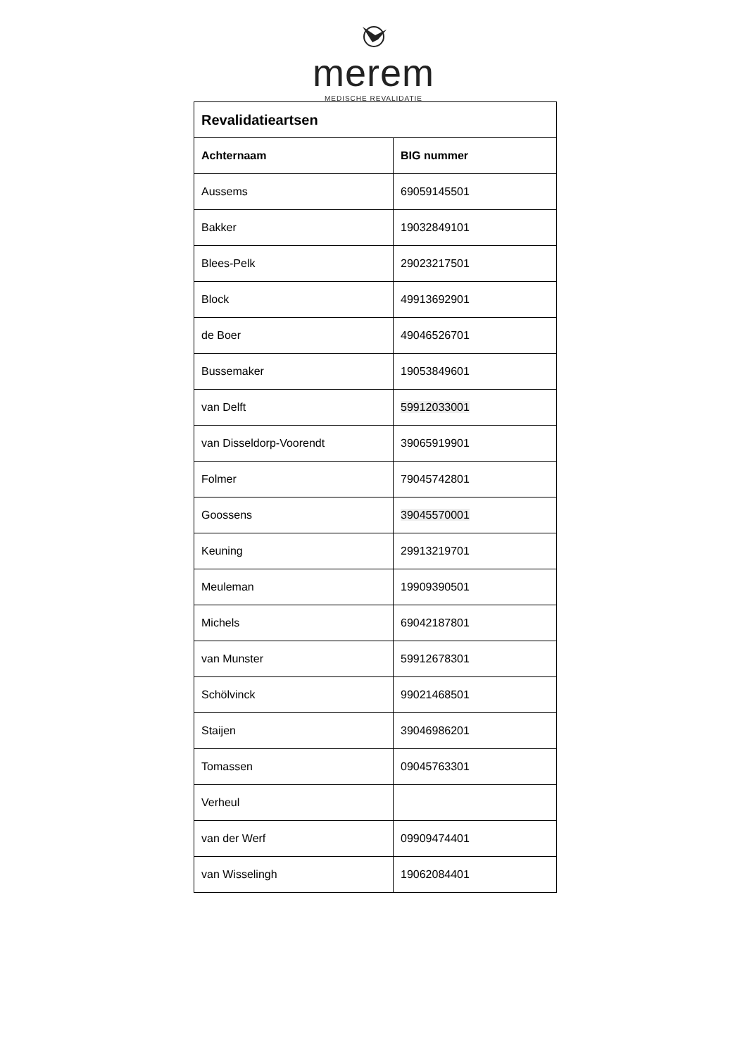merem
MEDISCHE REVALIDATIE
| Revalidatieartsen | |
| --- | --- |
| Achternaam | BIG nummer |
| Aussems | 69059145501 |
| Bakker | 19032849101 |
| Blees-Pelk | 29023217501 |
| Block | 49913692901 |
| de Boer | 49046526701 |
| Bussemaker | 19053849601 |
| van Delft | 59912033001 |
| van Disseldorp-Voorendt | 39065919901 |
| Folmer | 79045742801 |
| Goossens | 39045570001 |
| Keuning | 29913219701 |
| Meuleman | 19909390501 |
| Michels | 69042187801 |
| van Munster | 59912678301 |
| Schölvinck | 99021468501 |
| Staijen | 39046986201 |
| Tomassen | 09045763301 |
| Verheul | |
| van der Werf | 09909474401 |
| van Wisselingh | 19062084401 |